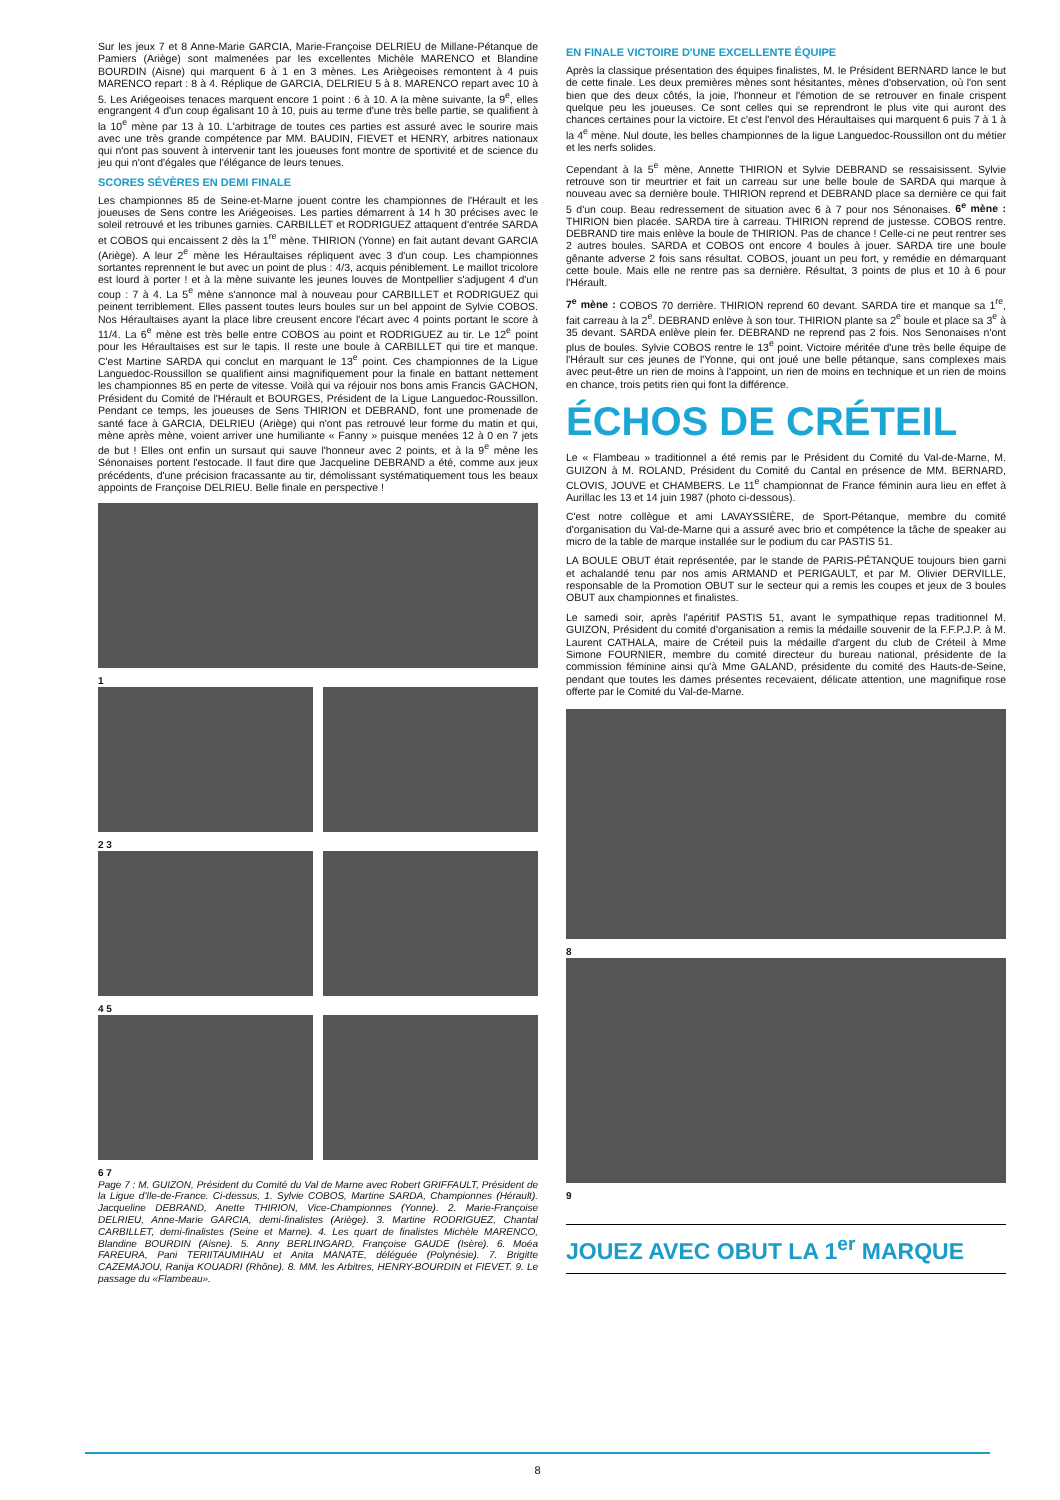Sur les jeux 7 et 8 Anne-Marie GARCIA, Marie-Françoise DELRIEU de Millane-Pétanque de Pamiers (Ariège) sont malmenées par les excellentes Michèle MARENCO et Blandine BOURDIN (Aisne) qui marquent 6 à 1 en 3 mènes. Les Ariègeoises remontent à 4 puis MARENCO repart : 8 à 4. Réplique de GARCIA, DELRIEU 5 à 8. MARENCO repart avec 10 à 5. Les Ariégeoises tenaces marquent encore 1 point : 6 à 10. A la mène suivante, la 9<sup>e</sup>, elles engrangent 4 d'un coup égalisant 10 à 10, puis au terme d'une très belle partie, se qualifient à la 10<sup>e</sup> mène par 13 à 10. L'arbitrage de toutes ces parties est assuré avec le sourire mais avec une très grande compétence par MM. BAUDIN, FIEVET et HENRY, arbitres nationaux qui n'ont pas souvent à intervenir tant les joueuses font montre de sportivité et de science du jeu qui n'ont d'égales que l'élégance de leurs tenues.
SCORES SÉVÈRES EN DEMI FINALE
Les championnes 85 de Seine-et-Marne jouent contre les championnes de l'Hérault et les joueuses de Sens contre les Ariégeoises. Les parties démarrent à 14 h 30 précises avec le soleil retrouvé et les tribunes garnies. CARBILLET et RODRIGUEZ attaquent d'entrée SARDA et COBOS qui encaissent 2 dès la 1<sup>re</sup> mène. THIRION (Yonne) en fait autant devant GARCIA (Ariège). A leur 2<sup>e</sup> mène les Héraultaises répliquent avec 3 d'un coup. Les championnes sortantes reprennent le but avec un point de plus : 4/3, acquis péniblement. Le maillot tricolore est lourd à porter ! et à la mène suivante les jeunes louves de Montpellier s'adjugent 4 d'un coup : 7 à 4. La 5<sup>e</sup> mène s'annonce mal à nouveau pour CARBILLET et RODRIGUEZ qui peinent terriblement. Elles passent toutes leurs boules sur un bel appoint de Sylvie COBOS. Nos Héraultaises ayant la place libre creusent encore l'écart avec 4 points portant le score à 11/4. La 6<sup>e</sup> mène est très belle entre COBOS au point et RODRIGUEZ au tir. Le 12<sup>e</sup> point pour les Héraultaises est sur le tapis. Il reste une boule à CARBILLET qui tire et manque. C'est Martine SARDA qui conclut en marquant le 13<sup>e</sup> point. Ces championnes de la Ligue Languedoc-Roussillon se qualifient ainsi magnifiquement pour la finale en battant nettement les championnes 85 en perte de vitesse. Voilà qui va réjouir nos bons amis Francis GACHON, Président du Comité de l'Hérault et BOURGES, Président de la Ligue Languedoc-Roussillon. Pendant ce temps, les joueuses de Sens THIRION et DEBRAND, font une promenade de santé face à GARCIA, DELRIEU (Ariège) qui n'ont pas retrouvé leur forme du matin et qui, mène après mène, voient arriver une humiliante « Fanny » puisque menées 12 à 0 en 7 jets de but ! Elles ont enfin un sursaut qui sauve l'honneur avec 2 points, et à la 9<sup>e</sup> mène les Sénonaises portent l'estocade. Il faut dire que Jacqueline DEBRAND a été, comme aux jeux précédents, d'une précision fracassante au tir, démolissant systématiquement tous les beaux appoints de Françoise DELRIEU. Belle finale en perspective !
1
2 3
4 5
6 7
Page 7 : M. GUIZON, Président du Comité du Val de Marne avec Robert GRIFFAULT, Président de la Ligue d'Ile-de-France. Ci-dessus, 1. Sylvie COBOS, Martine SARDA, Championnes (Hérault). Jacqueline DEBRAND, Anette THIRION, Vice-Championnes (Yonne). 2. Marie-Françoise DELRIEU, Anne-Marie GARCIA, demi-finalistes (Ariège). 3. Martine RODRIGUEZ, Chantal CARBILLET, demi-finalistes (Seine et Marne). 4. Les quart de finalistes Michèle MARENCO, Blandine BOURDIN (Aisne). 5. Anny BERLINGARD, Françoise GAUDE (Isère). 6. Moéa FAREURA, Pani TERIITAUMIHAU et Anita MANATE, déléguée (Polynésie). 7. Brigitte CAZEMAJOU, Ranija KOUADRI (Rhône). 8. MM. les Arbitres, HENRY-BOURDIN et FIEVET. 9. Le passage du «Flambeau».
EN FINALE VICTOIRE D'UNE EXCELLENTE ÉQUIPE
Après la classique présentation des équipes finalistes, M. le Président BERNARD lance le but de cette finale. Les deux premières mènes sont hésitantes, mènes d'observation, où l'on sent bien que des deux côtés, la joie, l'honneur et l'émotion de se retrouver en finale crispent quelque peu les joueuses. Ce sont celles qui se reprendront le plus vite qui auront des chances certaines pour la victoire. Et c'est l'envol des Héraultaises qui marquent 6 puis 7 à 1 à la 4<sup>e</sup> mène. Nul doute, les belles championnes de la ligue Languedoc-Roussillon ont du métier et les nerfs solides.
Cependant à la 5<sup>e</sup> mène, Annette THIRION et Sylvie DEBRAND se ressaisissent. Sylvie retrouve son tir meurtrier et fait un carreau sur une belle boule de SARDA qui marque à nouveau avec sa dernière boule. THIRION reprend et DEBRAND place sa dernière ce qui fait 5 d'un coup. Beau redressement de situation avec 6 à 7 pour nos Sénonaises. 6<sup>e</sup> mène : THIRION bien placée. SARDA tire à carreau. THIRION reprend de justesse. COBOS rentre. DEBRAND tire mais enlève la boule de THIRION. Pas de chance ! Celle-ci ne peut rentrer ses 2 autres boules. SARDA et COBOS ont encore 4 boules à jouer. SARDA tire une boule gênante adverse 2 fois sans résultat. COBOS, jouant un peu fort, y remédie en démarquant cette boule. Mais elle ne rentre pas sa dernière. Résultat, 3 points de plus et 10 à 6 pour l'Hérault.
7<sup>e</sup> mène : COBOS 70 derrière. THIRION reprend 60 devant. SARDA tire et manque sa 1<sup>re</sup>, fait carreau à la 2<sup>e</sup>. DEBRAND enlève à son tour. THIRION plante sa 2<sup>e</sup> boule et place sa 3<sup>e</sup> à 35 devant. SARDA enlève plein fer. DEBRAND ne reprend pas 2 fois. Nos Senonaises n'ont plus de boules. Sylvie COBOS rentre le 13<sup>e</sup> point. Victoire méritée d'une très belle équipe de l'Hérault sur ces jeunes de l'Yonne, qui ont joué une belle pétanque, sans complexes mais avec peut-être un rien de moins à l'appoint, un rien de moins en technique et un rien de moins en chance, trois petits rien qui font la différence.
ÉCHOS DE CRÉTEIL
Le « Flambeau » traditionnel a été remis par le Président du Comité du Val-de-Marne, M. GUIZON à M. ROLAND, Président du Comité du Cantal en présence de MM. BERNARD, CLOVIS, JOUVE et CHAMBERS. Le 11<sup>e</sup> championnat de France féminin aura lieu en effet à Aurillac les 13 et 14 juin 1987 (photo ci-dessous).
C'est notre collègue et ami LAVAYSSIÈRE, de Sport-Pétanque, membre du comité d'organisation du Val-de-Marne qui a assuré avec brio et compétence la tâche de speaker au micro de la table de marque installée sur le podium du car PASTIS 51.
LA BOULE OBUT était représentée, par le stande de PARIS-PÉTANQUE toujours bien garni et achalandé tenu par nos amis ARMAND et PERIGAULT, et par M. Olivier DERVILLE, responsable de la Promotion OBUT sur le secteur qui a remis les coupes et jeux de 3 boules OBUT aux championnes et finalistes.
Le samedi soir, après l'apéritif PASTIS 51, avant le sympathique repas traditionnel M. GUIZON, Président du comité d'organisation a remis la médaille souvenir de la F.F.P.J.P. à M. Laurent CATHALA, maire de Créteil puis la médaille d'argent du club de Créteil à Mme Simone FOURNIER, membre du comité directeur du bureau national, présidente de la commission féminine ainsi qu'à Mme GALAND, présidente du comité des Hauts-de-Seine, pendant que toutes les dames présentes recevaient, délicate attention, une magnifique rose offerte par le Comité du Val-de-Marne.
8
9
JOUEZ AVEC OBUT LA 1<sup>er</sup> MARQUE
8